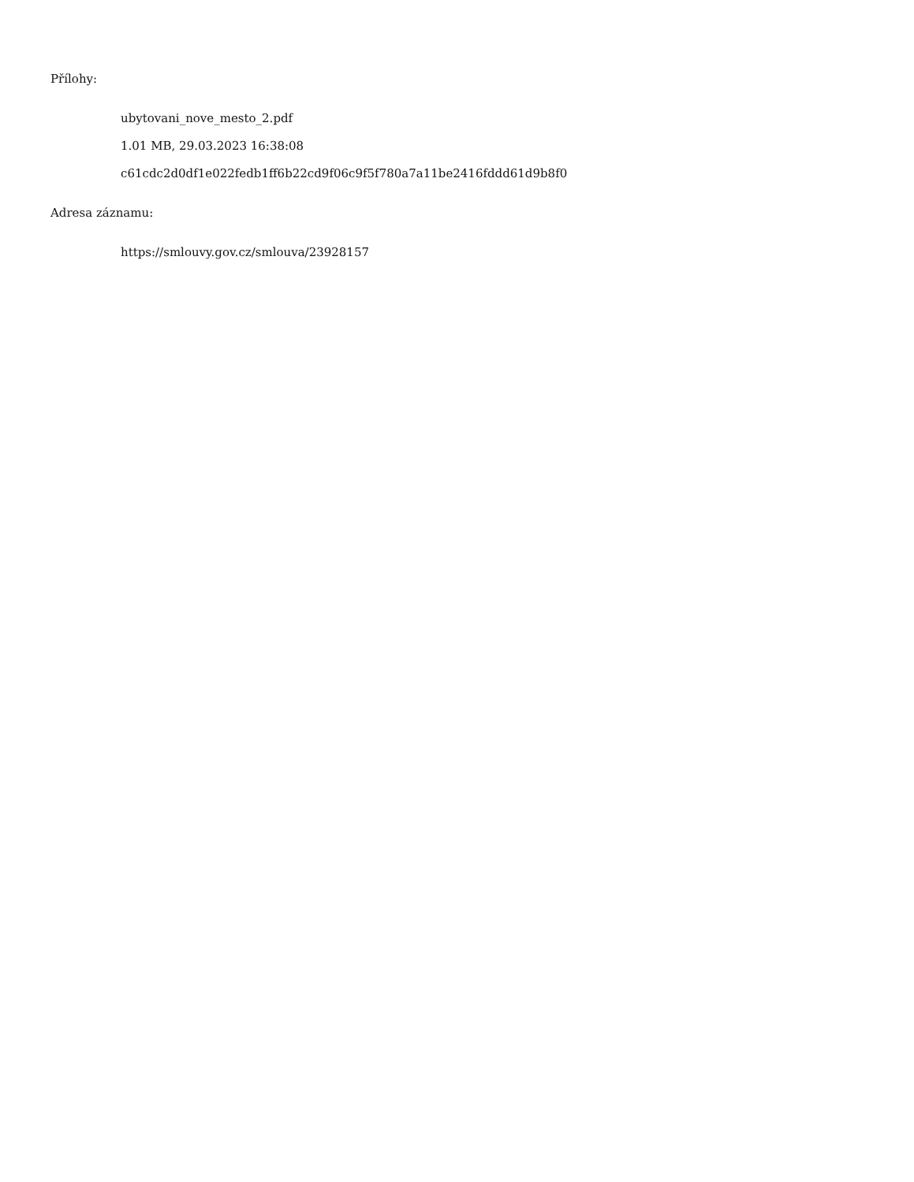Přílohy:
ubytovani_nove_mesto_2.pdf
1.01 MB, 29.03.2023 16:38:08
c61cdc2d0df1e022fedb1ff6b22cd9f06c9f5f780a7a11be2416fddd61d9b8f0
Adresa záznamu:
https://smlouvy.gov.cz/smlouva/23928157